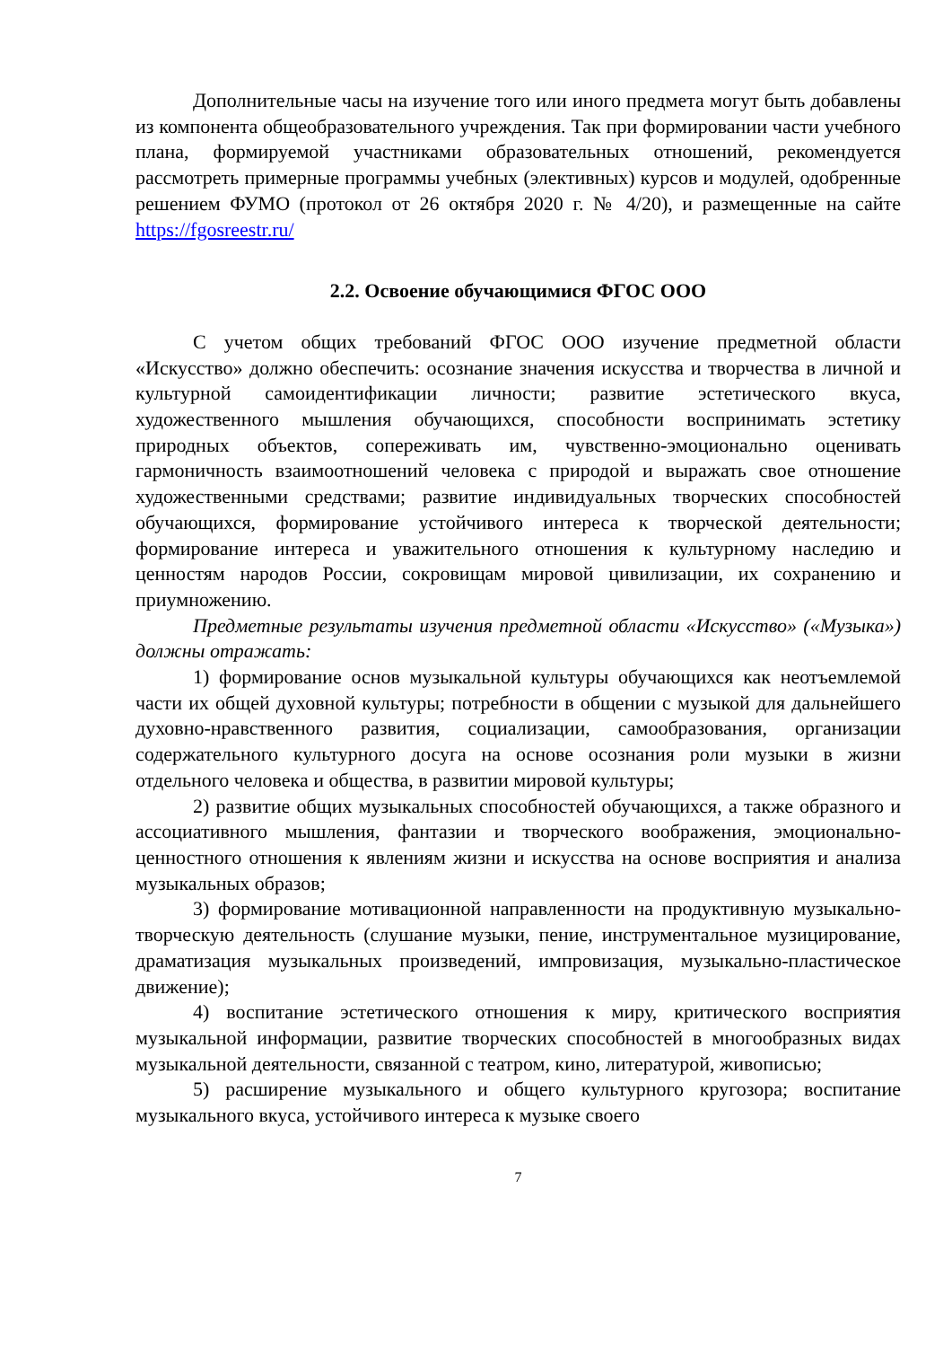Дополнительные часы на изучение того или иного предмета могут быть добавлены из компонента общеобразовательного учреждения. Так при формировании части учебного плана, формируемой участниками образовательных отношений, рекомендуется рассмотреть примерные программы учебных (элективных) курсов и модулей, одобренные решением ФУМО (протокол от 26 октября 2020 г. № 4/20), и размещенные на сайте https://fgosreestr.ru/
2.2. Освоение обучающимися ФГОС ООО
С учетом общих требований ФГОС ООО изучение предметной области «Искусство» должно обеспечить: осознание значения искусства и творчества в личной и культурной самоидентификации личности; развитие эстетического вкуса, художественного мышления обучающихся, способности воспринимать эстетику природных объектов, сопереживать им, чувственно-эмоционально оценивать гармоничность взаимоотношений человека с природой и выражать свое отношение художественными средствами; развитие индивидуальных творческих способностей обучающихся, формирование устойчивого интереса к творческой деятельности; формирование интереса и уважительного отношения к культурному наследию и ценностям народов России, сокровищам мировой цивилизации, их сохранению и приумножению.
Предметные результаты изучения предметной области «Искусство» («Музыка») должны отражать:
1) формирование основ музыкальной культуры обучающихся как неотъемлемой части их общей духовной культуры; потребности в общении с музыкой для дальнейшего духовно-нравственного развития, социализации, самообразования, организации содержательного культурного досуга на основе осознания роли музыки в жизни отдельного человека и общества, в развитии мировой культуры;
2) развитие общих музыкальных способностей обучающихся, а также образного и ассоциативного мышления, фантазии и творческого воображения, эмоционально-ценностного отношения к явлениям жизни и искусства на основе восприятия и анализа музыкальных образов;
3) формирование мотивационной направленности на продуктивную музыкально-творческую деятельность (слушание музыки, пение, инструментальное музицирование, драматизация музыкальных произведений, импровизация, музыкально-пластическое движение);
4) воспитание эстетического отношения к миру, критического восприятия музыкальной информации, развитие творческих способностей в многообразных видах музыкальной деятельности, связанной с театром, кино, литературой, живописью;
5) расширение музыкального и общего культурного кругозора; воспитание музыкального вкуса, устойчивого интереса к музыке своего
7